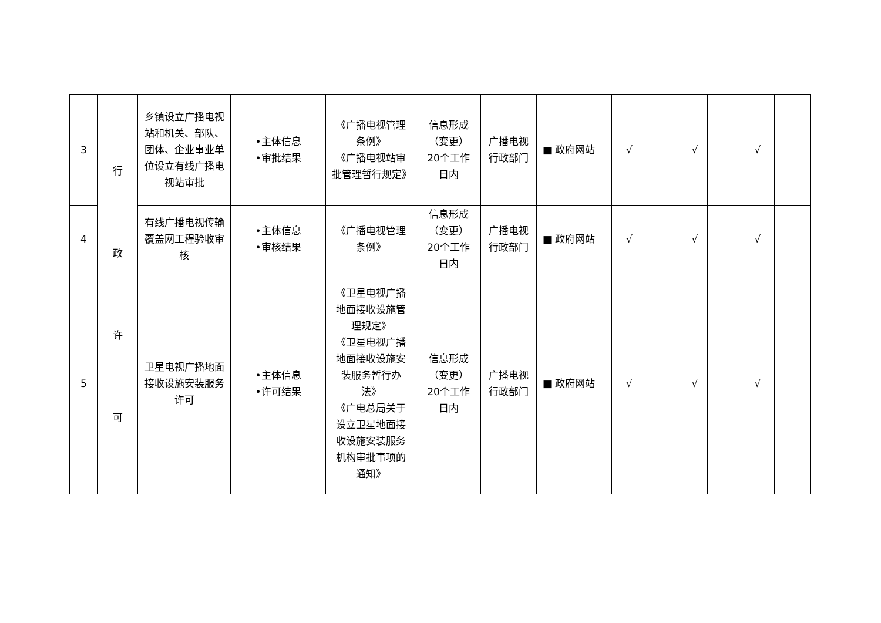| 3 | 行 政 许 可 | 乡镇设立广播电视站和机关、部队、团体、企业事业单位设立有线广播电视站审批 | •主体信息 •审批结果 | 《广播电视管理条例》 《广播电视站审批管理暂行规定》 | 信息形成（变更）20个工作日内 | 广播电视行政部门 | ■ 政府网站 | √ | | √ | | √ | |
| 4 | | 有线广播电视传输覆盖网工程验收审核 | •主体信息 •审核结果 | 《广播电视管理条例》 | 信息形成（变更）20个工作日内 | 广播电视行政部门 | ■ 政府网站 | √ | | √ | | √ | |
| 5 | | 卫星电视广播地面接收设施安装服务许可 | •主体信息 •许可结果 | 《卫星电视广播地面接收设施管理规定》 《卫星电视广播地面接收设施安装服务暂行办法》 《广电总局关于设立卫星地面接收设施安装服务机构审批事项的通知》 | 信息形成（变更）20个工作日内 | 广播电视行政部门 | ■ 政府网站 | √ | | √ | | √ | |